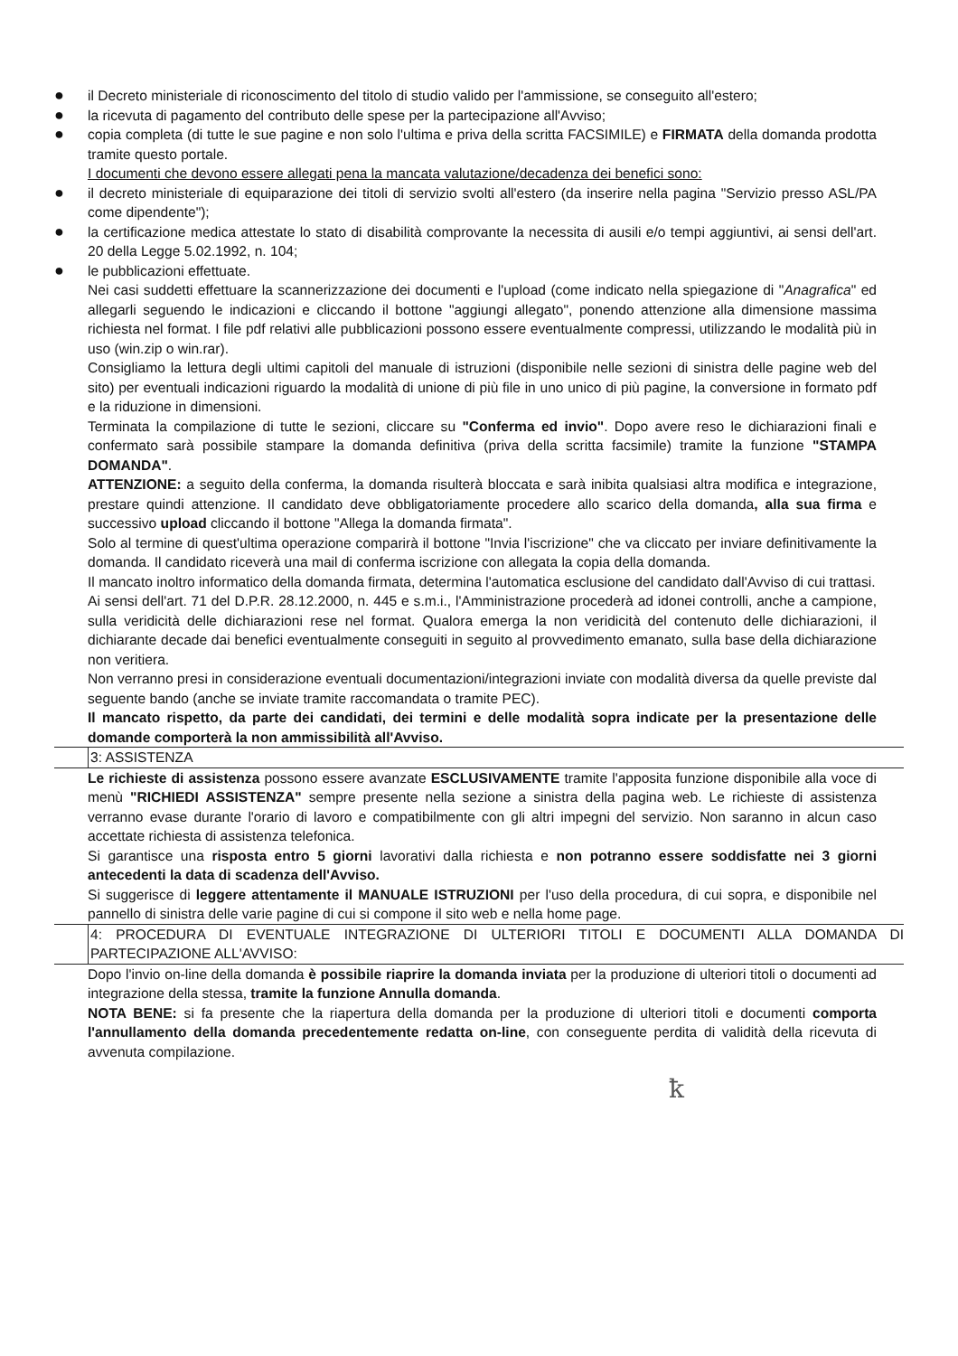●
il Decreto ministeriale di riconoscimento del titolo di studio valido per l'ammissione, se conseguito all'estero;
●
la ricevuta di pagamento del contributo delle spese per la partecipazione all'Avviso;
●
copia completa (di tutte le sue pagine e non solo l'ultima e priva della scritta FACSIMILE) e FIRMATA della domanda prodotta tramite questo portale.
I documenti che devono essere allegati pena la mancata valutazione/decadenza dei benefici sono:
●
il decreto ministeriale di equiparazione dei titoli di servizio svolti all'estero (da inserire nella pagina "Servizio presso ASL/PA come dipendente");
●
la certificazione medica attestate lo stato di disabilità comprovante la necessita di ausili e/o tempi aggiuntivi, ai sensi dell'art. 20 della Legge 5.02.1992, n. 104;
●
le pubblicazioni effettuate.
Nei casi suddetti effettuare la scannerizzazione dei documenti e l'upload (come indicato nella spiegazione di "Anagrafica" ed allegarli seguendo le indicazioni e cliccando il bottone "aggiungi allegato", ponendo attenzione alla dimensione massima richiesta nel format. I file pdf relativi alle pubblicazioni possono essere eventualmente compressi, utilizzando le modalità più in uso (win.zip o win.rar).
Consigliamo la lettura degli ultimi capitoli del manuale di istruzioni (disponibile nelle sezioni di sinistra delle pagine web del sito) per eventuali indicazioni riguardo la modalità di unione di più file in uno unico di più pagine, la conversione in formato pdf e la riduzione in dimensioni.
Terminata la compilazione di tutte le sezioni, cliccare su "Conferma ed invio". Dopo avere reso le dichiarazioni finali e confermato sarà possibile stampare la domanda definitiva (priva della scritta facsimile) tramite la funzione "STAMPA DOMANDA".
ATTENZIONE: a seguito della conferma, la domanda risulterà bloccata e sarà inibita qualsiasi altra modifica e integrazione, prestare quindi attenzione. Il candidato deve obbligatoriamente procedere allo scarico della domanda, alla sua firma e successivo upload cliccando il bottone "Allega la domanda firmata".
Solo al termine di quest'ultima operazione comparirà il bottone "Invia l'iscrizione" che va cliccato per inviare definitivamente la domanda. Il candidato riceverà una mail di conferma iscrizione con allegata la copia della domanda.
Il mancato inoltro informatico della domanda firmata, determina l'automatica esclusione del candidato dall'Avviso di cui trattasi.
Ai sensi dell'art. 71 del D.P.R. 28.12.2000, n. 445 e s.m.i., l'Amministrazione procederà ad idonei controlli, anche a campione, sulla veridicità delle dichiarazioni rese nel format. Qualora emerga la non veridicità del contenuto delle dichiarazioni, il dichiarante decade dai benefici eventualmente conseguiti in seguito al provvedimento emanato, sulla base della dichiarazione non veritiera.
Non verranno presi in considerazione eventuali documentazioni/integrazioni inviate con modalità diversa da quelle previste dal seguente bando (anche se inviate tramite raccomandata o tramite PEC).
Il mancato rispetto, da parte dei candidati, dei termini e delle modalità sopra indicate per la presentazione delle domande comporterà la non ammissibilità all'Avviso.
3: ASSISTENZA
Le richieste di assistenza possono essere avanzate ESCLUSIVAMENTE tramite l'apposita funzione disponibile alla voce di menù "RICHIEDI ASSISTENZA" sempre presente nella sezione a sinistra della pagina web. Le richieste di assistenza verranno evase durante l'orario di lavoro e compatibilmente con gli altri impegni del servizio. Non saranno in alcun caso accettate richiesta di assistenza telefonica.
Si garantisce una risposta entro 5 giorni lavorativi dalla richiesta e non potranno essere soddisfatte nei 3 giorni antecedenti la data di scadenza dell'Avviso.
Si suggerisce di leggere attentamente il MANUALE ISTRUZIONI per l'uso della procedura, di cui sopra, e disponibile nel pannello di sinistra delle varie pagine di cui si compone il sito web e nella home page.
4: PROCEDURA DI EVENTUALE INTEGRAZIONE DI ULTERIORI TITOLI E DOCUMENTI ALLA DOMANDA DI PARTECIPAZIONE ALL'AVVISO:
Dopo l'invio on-line della domanda è possibile riaprire la domanda inviata per la produzione di ulteriori titoli o documenti ad integrazione della stessa, tramite la funzione Annulla domanda.
NOTA BENE: si fa presente che la riapertura della domanda per la produzione di ulteriori titoli e documenti comporta l'annullamento della domanda precedentemente redatta on-line, con conseguente perdita di validità della ricevuta di avvenuta compilazione.
ꝁ